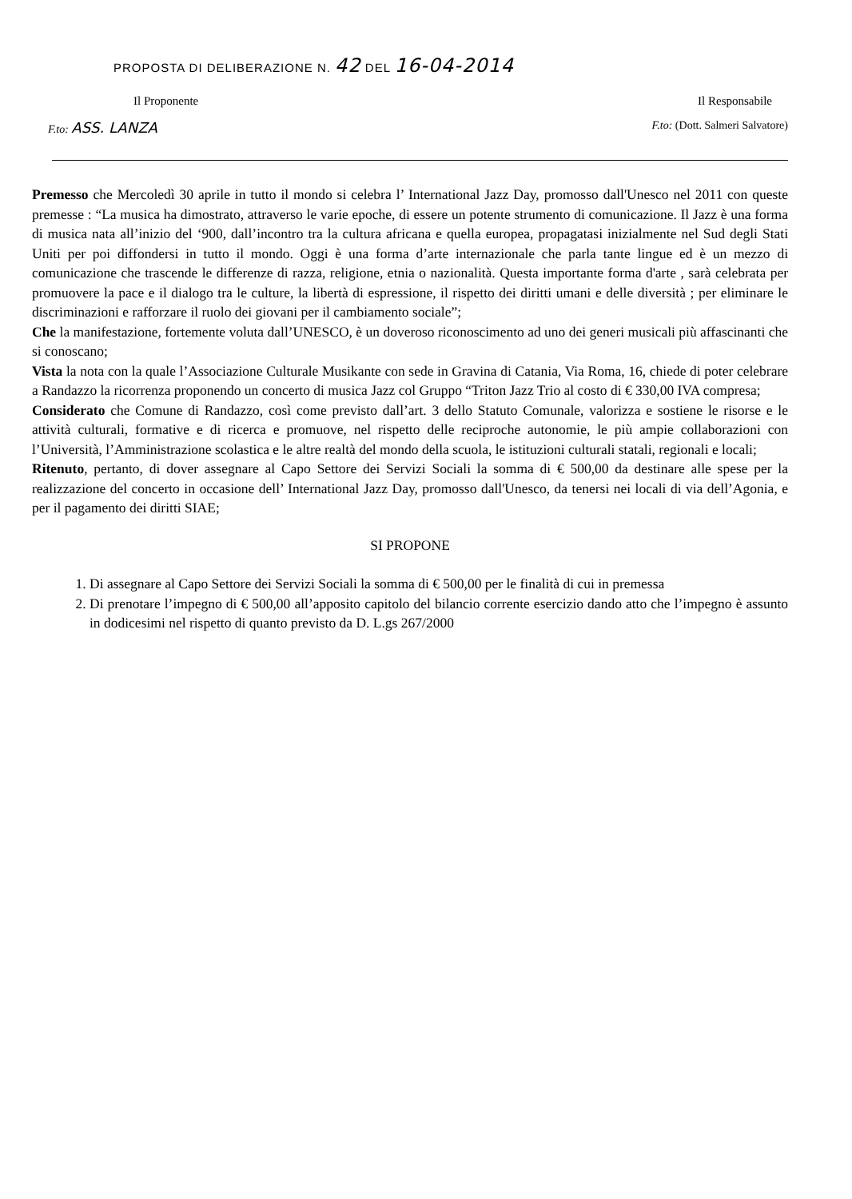PROPOSTA DI DELIBERAZIONE N. 42 DEL 16-04-2014
Il Proponente Il Responsabile
F.to: ASS. LANZA F.to: (Dott. Salmeri Salvatore)
Premesso che Mercoledì 30 aprile in tutto il mondo si celebra l’ International Jazz Day, promosso dall'Unesco nel 2011 con queste premesse : “La musica ha dimostrato, attraverso le varie epoche, di essere un potente strumento di comunicazione. Il Jazz è una forma di musica nata all’inizio del ‘900, dall’incontro tra la cultura africana e quella europea, propagatasi inizialmente nel Sud degli Stati Uniti per poi diffondersi in tutto il mondo. Oggi è una forma d’arte internazionale che parla tante lingue ed è un mezzo di comunicazione che trascende le differenze di razza, religione, etnia o nazionalità. Questa importante forma d'arte , sarà celebrata per promuovere la pace e il dialogo tra le culture, la libertà di espressione, il rispetto dei diritti umani e delle diversità ; per eliminare le discriminazioni e rafforzare il ruolo dei giovani per il cambiamento sociale”;
Che la manifestazione, fortemente voluta dall’UNESCO, è un doveroso riconoscimento ad uno dei generi musicali più affascinanti che si conoscano;
Vista la nota con la quale l’Associazione Culturale Musikante con sede in Gravina di Catania, Via Roma, 16, chiede di poter celebrare a Randazzo la ricorrenza proponendo un concerto di musica Jazz col Gruppo “Triton Jazz Trio al costo di € 330,00 IVA compresa;
Considerato che Comune di Randazzo, così come previsto dall’art. 3 dello Statuto Comunale, valorizza e sostiene le risorse e le attività culturali, formative e di ricerca e promuove, nel rispetto delle reciproche autonomie, le più ampie collaborazioni con l’Università, l’Amministrazione scolastica e le altre realtà del mondo della scuola, le istituzioni culturali statali, regionali e locali;
Ritenuto, pertanto, di dover assegnare al Capo Settore dei Servizi Sociali la somma di € 500,00 da destinare alle spese per la realizzazione del concerto in occasione dell’ International Jazz Day, promosso dall'Unesco, da tenersi nei locali di via dell’Agonia, e per il pagamento dei diritti SIAE;
SI PROPONE
1. Di assegnare al Capo Settore dei Servizi Sociali la somma di € 500,00 per le finalità di cui in premessa
2. Di prenotare l’impegno di € 500,00 all’apposito capitolo del bilancio corrente esercizio dando atto che l’impegno è assunto in dodicesimi nel rispetto di quanto previsto da D. L.gs 267/2000